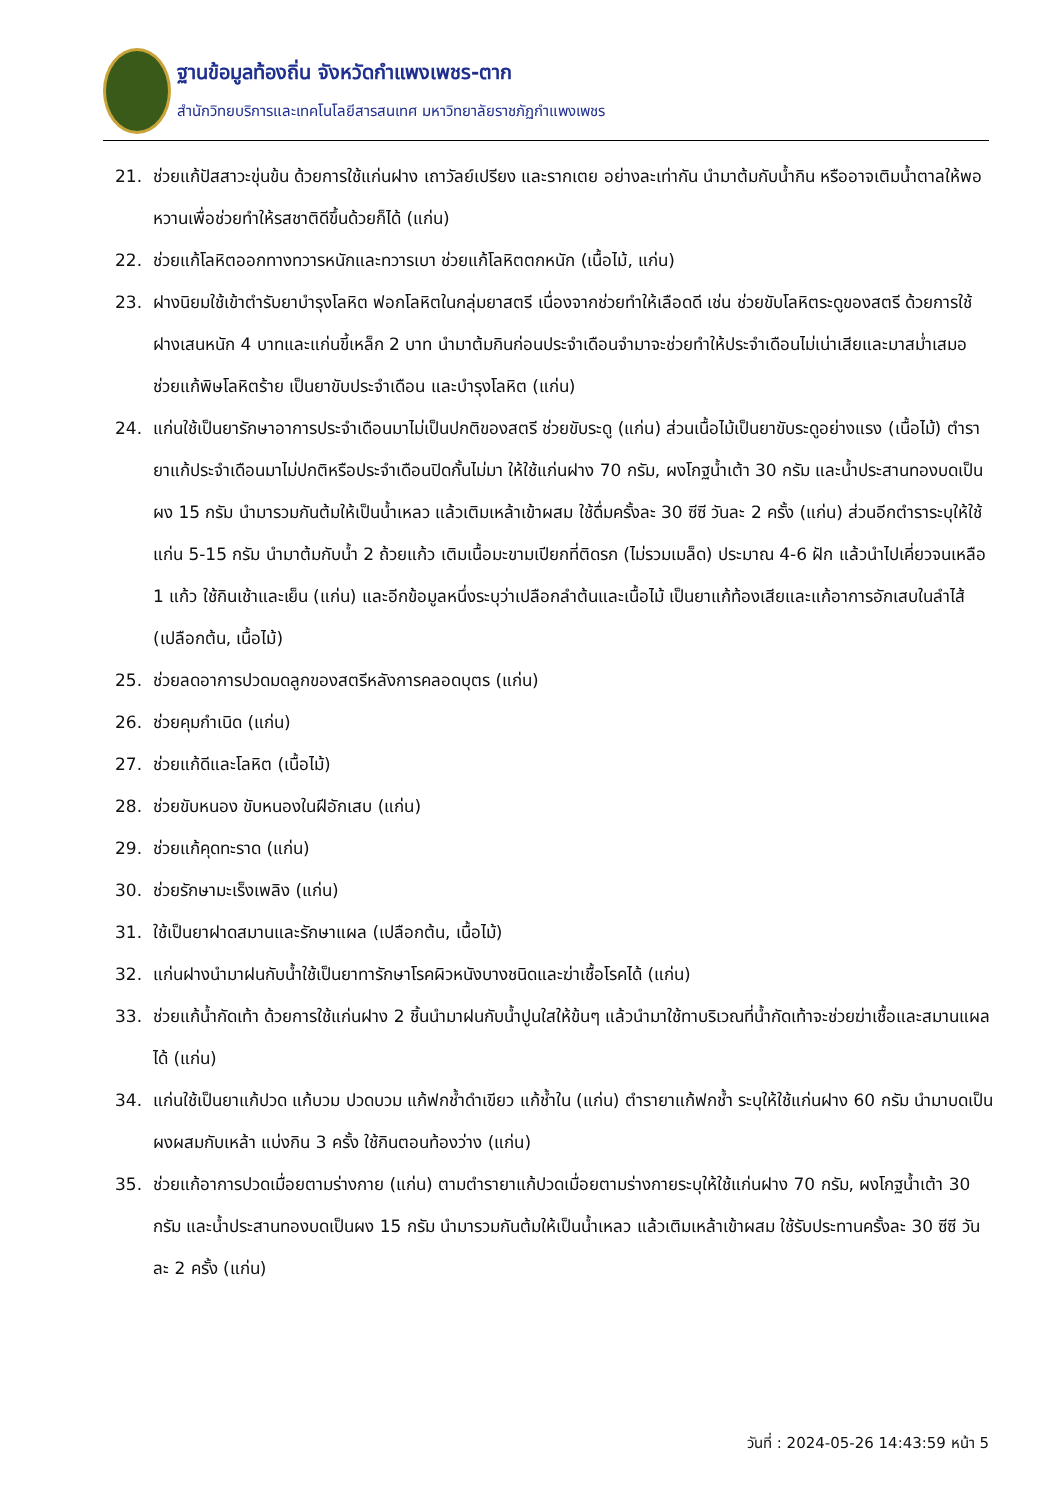ฐานข้อมูลท้องถิ่น จังหวัดกำแพงเพชร-ตาก
สำนักวิทยบริการและเทคโนโลยีสารสนเทศ มหาวิทยาลัยราชภัฏกำแพงเพชร
21. ช่วยแก้ปัสสาวะขุ่นข้น ด้วยการใช้แก่นฝาง เถาวัลย์เปรียง และรากเตย อย่างละเท่ากัน นำมาต้มกับน้ำกิน หรืออาจเติมน้ำตาลให้พอหวานเพื่อช่วยทำให้รสชาติดีขึ้นด้วยก็ได้ (แก่น)
22. ช่วยแก้โลหิตออกทางทวารหนักและทวารเบา ช่วยแก้โลหิตตกหนัก (เนื้อไม้, แก่น)
23. ฝางนิยมใช้เข้าตำรับยาบำรุงโลหิต ฟอกโลหิตในกลุ่มยาสตรี เนื่องจากช่วยทำให้เลือดดี เช่น ช่วยขับโลหิตระดูของสตรี ด้วยการใช้ฝางเสนหนัก 4 บาทและแก่นขี้เหล็ก 2 บาท นำมาต้มกินก่อนประจำเดือนจำมาจะช่วยทำให้ประจำเดือนไม่เน่าเสียและมาสม่ำเสมอ ช่วยแก้พิษโลหิตร้าย เป็นยาขับประจำเดือน และบำรุงโลหิต (แก่น)
24. แก่นใช้เป็นยารักษาอาการประจำเดือนมาไม่เป็นปกติของสตรี ช่วยขับระดู (แก่น) ส่วนเนื้อไม้เป็นยาขับระดูอย่างแรง (เนื้อไม้) ตำรายาแก้ประจำเดือนมาไม่ปกติหรือประจำเดือนปิดกั้นไม่มา ให้ใช้แก่นฝาง 70 กรัม, ผงโกฐน้ำเต้า 30 กรัม และน้ำประสานทองบดเป็นผง 15 กรัม นำมารวมกันต้มให้เป็นน้ำเหลว แล้วเติมเหล้าเข้าผสม ใช้ดื่มครั้งละ 30 ซีซี วันละ 2 ครั้ง (แก่น) ส่วนอีกตำราระบุให้ใช้แก่น 5-15 กรัม นำมาต้มกับน้ำ 2 ถ้วยแก้ว เติมเนื้อมะขามเปียกที่ติดรก (ไม่รวมเมล็ด) ประมาณ 4-6 ฝัก แล้วนำไปเคี่ยวจนเหลือ 1 แก้ว ใช้กินเช้าและเย็น (แก่น) และอีกข้อมูลหนึ่งระบุว่าเปลือกลำต้นและเนื้อไม้ เป็นยาแก้ท้องเสียและแก้อาการอักเสบในลำไส้ (เปลือกต้น, เนื้อไม้)
25. ช่วยลดอาการปวดมดลูกของสตรีหลังการคลอดบุตร (แก่น)
26. ช่วยคุมกำเนิด (แก่น)
27. ช่วยแก้ดีและโลหิต (เนื้อไม้)
28. ช่วยขับหนอง ขับหนองในฝีอักเสบ (แก่น)
29. ช่วยแก้คุดทะราด (แก่น)
30. ช่วยรักษามะเร็งเพลิง (แก่น)
31. ใช้เป็นยาฝาดสมานและรักษาแผล (เปลือกต้น, เนื้อไม้)
32. แก่นฝางนำมาฝนกับน้ำใช้เป็นยาทารักษาโรคผิวหนังบางชนิดและฆ่าเชื้อโรคได้ (แก่น)
33. ช่วยแก้น้ำกัดเท้า ด้วยการใช้แก่นฝาง 2 ชิ้นนำมาฝนกับน้ำปูนใสให้ข้นๆ แล้วนำมาใช้ทาบริเวณที่น้ำกัดเท้าจะช่วยฆ่าเชื้อและสมานแผลได้ (แก่น)
34. แก่นใช้เป็นยาแก้ปวด แก้บวม ปวดบวม แก้ฟกช้ำดำเขียว แก้ช้ำใน (แก่น) ตำรายาแก้ฟกช้ำ ระบุให้ใช้แก่นฝาง 60 กรัม นำมาบดเป็นผงผสมกับเหล้า แบ่งกิน 3 ครั้ง ใช้กินตอนท้องว่าง (แก่น)
35. ช่วยแก้อาการปวดเมื่อยตามร่างกาย (แก่น) ตามตำรายาแก้ปวดเมื่อยตามร่างกายระบุให้ใช้แก่นฝาง 70 กรัม, ผงโกฐน้ำเต้า 30 กรัม และน้ำประสานทองบดเป็นผง 15 กรัม นำมารวมกันต้มให้เป็นน้ำเหลว แล้วเติมเหล้าเข้าผสม ใช้รับประทานครั้งละ 30 ซีซี วันละ 2 ครั้ง (แก่น)
วันที่ : 2024-05-26 14:43:59 หน้า 5